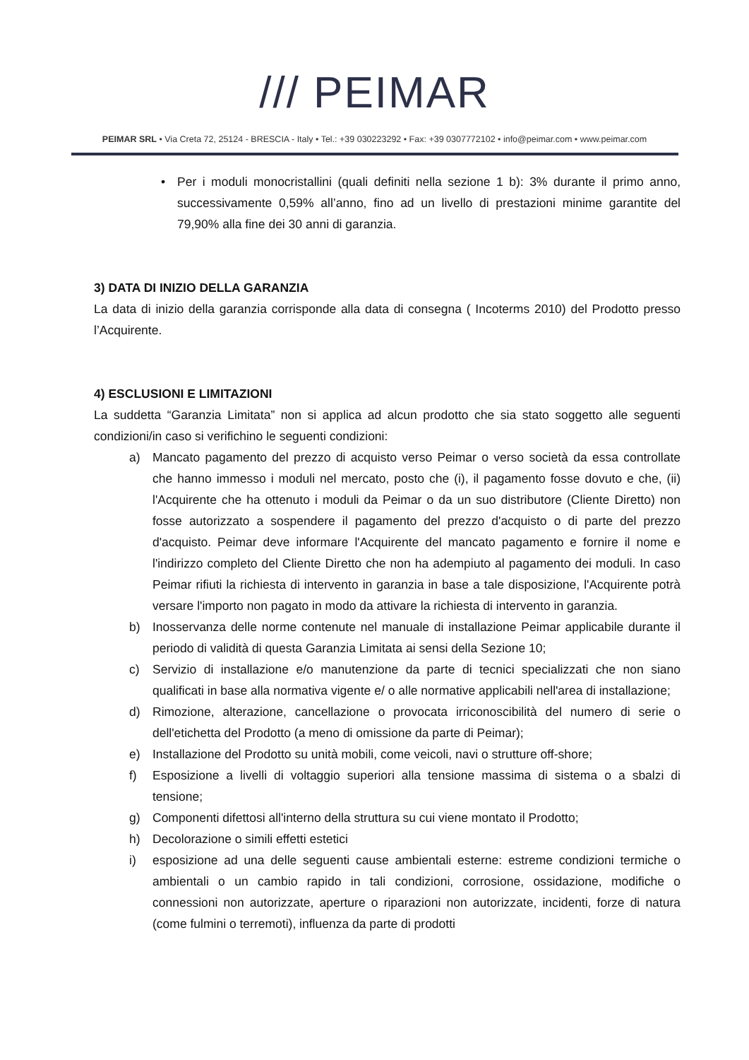/// PEIMAR
PEIMAR SRL • Via Creta 72, 25124 - BRESCIA - Italy • Tel.: +39 030223292 • Fax: +39 0307772102 • info@peimar.com • www.peimar.com
• Per i moduli monocristallini (quali definiti nella sezione 1 b): 3% durante il primo anno, successivamente 0,59% all’anno, fino ad un livello di prestazioni minime garantite del 79,90% alla fine dei 30 anni di garanzia.
3) DATA DI INIZIO DELLA GARANZIA
La data di inizio della garanzia corrisponde alla data di consegna ( Incoterms 2010) del Prodotto presso l’Acquirente.
4) ESCLUSIONI E LIMITAZIONI
La suddetta “Garanzia Limitata” non si applica ad alcun prodotto che sia stato soggetto alle seguenti condizioni/in caso si verifichino le seguenti condizioni:
a) Mancato pagamento del prezzo di acquisto verso Peimar o verso società da essa controllate che hanno immesso i moduli nel mercato, posto che (i), il pagamento fosse dovuto e che, (ii) l'Acquirente che ha ottenuto i moduli da Peimar o da un suo distributore (Cliente Diretto) non fosse autorizzato a sospendere il pagamento del prezzo d'acquisto o di parte del prezzo d'acquisto. Peimar deve informare l'Acquirente del mancato pagamento e fornire il nome e l'indirizzo completo del Cliente Diretto che non ha adempiuto al pagamento dei moduli. In caso Peimar rifiuti la richiesta di intervento in garanzia in base a tale disposizione, l'Acquirente potrà versare l'importo non pagato in modo da attivare la richiesta di intervento in garanzia.
b) Inosservanza delle norme contenute nel manuale di installazione Peimar applicabile durante il periodo di validità di questa Garanzia Limitata ai sensi della Sezione 10;
c) Servizio di installazione e/o manutenzione da parte di tecnici specializzati che non siano qualificati in base alla normativa vigente e/ o alle normative applicabili nell'area di installazione;
d) Rimozione, alterazione, cancellazione o provocata irriconoscibilità del numero di serie o dell'etichetta del Prodotto (a meno di omissione da parte di Peimar);
e) Installazione del Prodotto su unità mobili, come veicoli, navi o strutture off-shore;
f) Esposizione a livelli di voltaggio superiori alla tensione massima di sistema o a sbalzi di tensione;
g) Componenti difettosi all'interno della struttura su cui viene montato il Prodotto;
h) Decolorazione o simili effetti estetici
i) esposizione ad una delle seguenti cause ambientali esterne: estreme condizioni termiche o ambientali o un cambio rapido in tali condizioni, corrosione, ossidazione, modifiche o connessioni non autorizzate, aperture o riparazioni non autorizzate, incidenti, forze di natura (come fulmini o terremoti), influenza da parte di prodotti